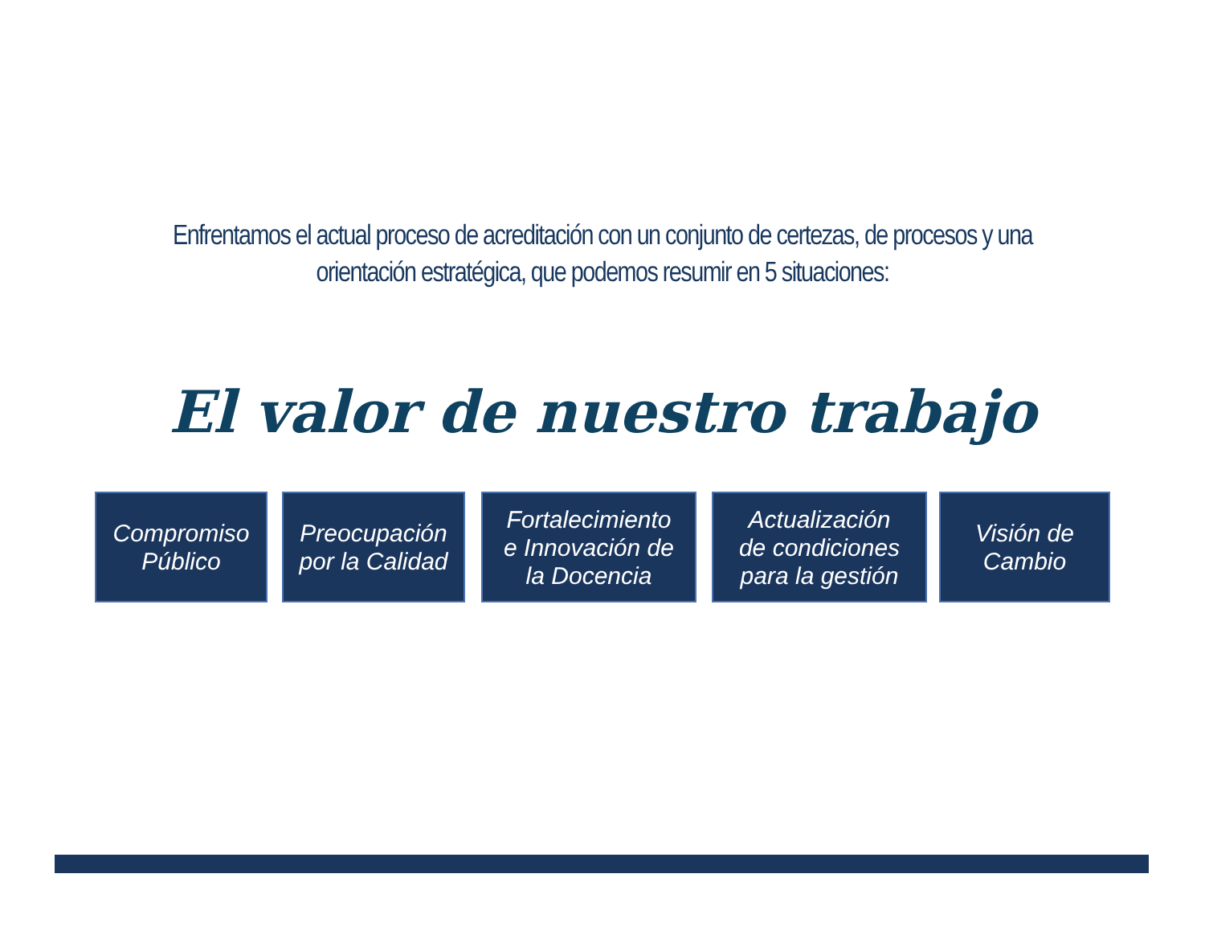Enfrentamos el actual proceso de acreditación con un conjunto de certezas, de procesos y una orientación estratégica, que podemos resumir en 5 situaciones:
El valor de nuestro trabajo
Compromiso
Público
Preocupación
por la Calidad
Fortalecimiento
e Innovación de
la Docencia
Actualización
de condiciones
para la gestión
Visión de
Cambio